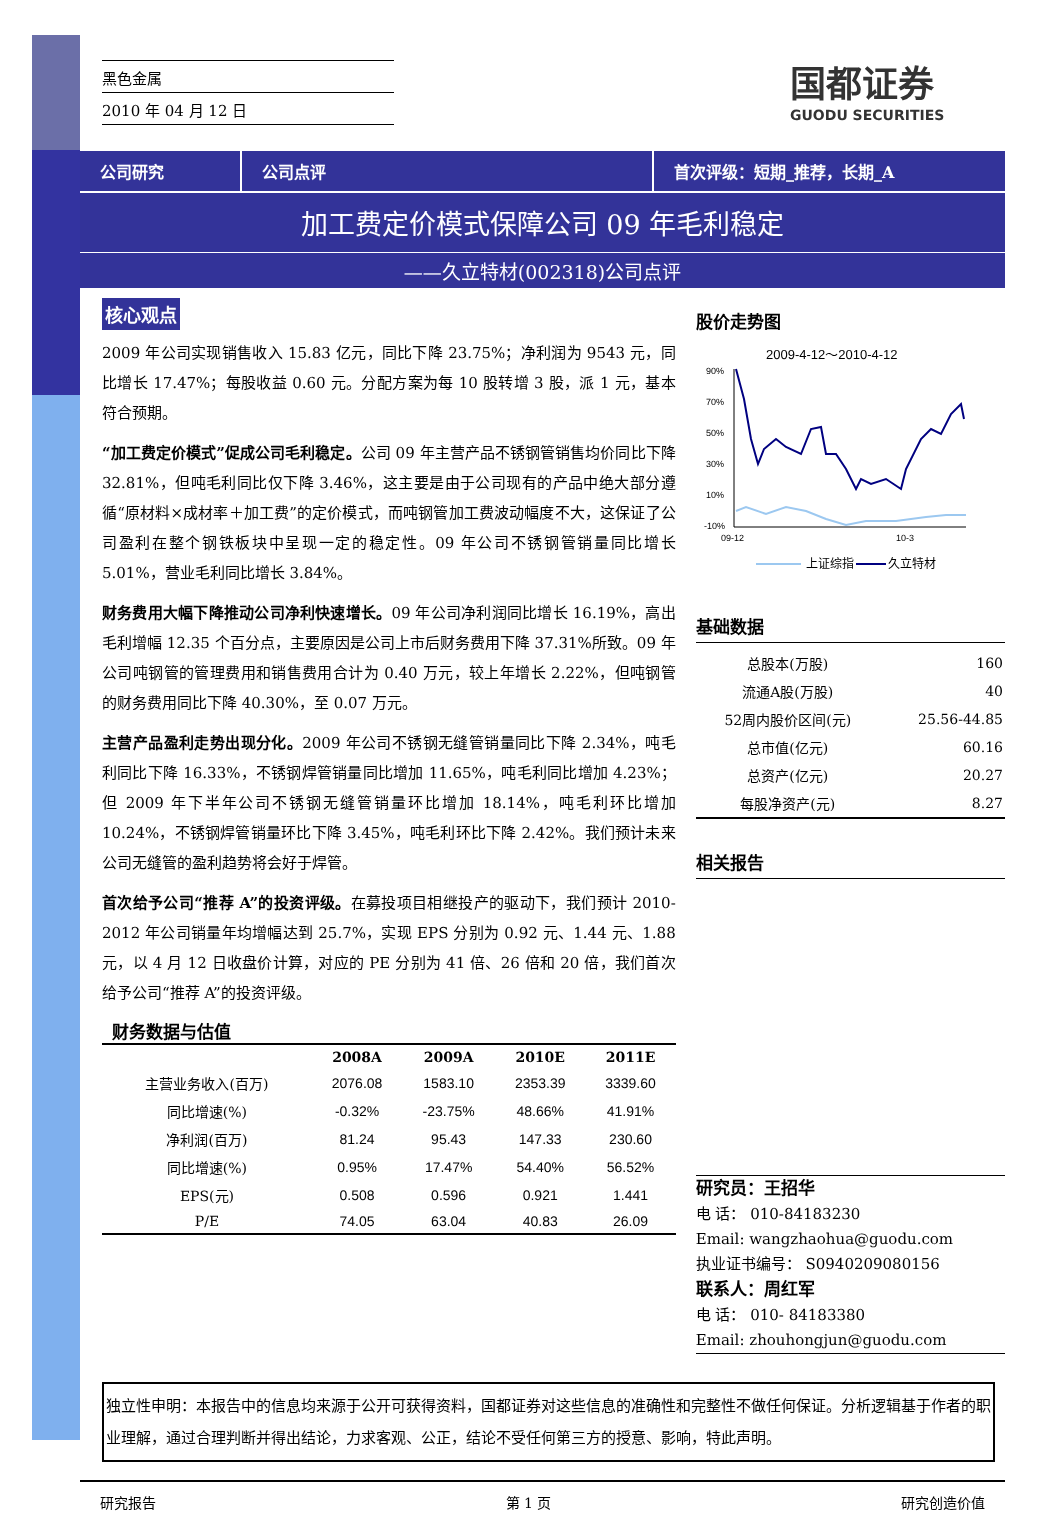黑色金属
2010 年 04 月 12 日
国都证券
GUODU SECURITIES
公司研究 公司点评 首次评级：短期_推荐，长期_A
加工费定价模式保障公司 09 年毛利稳定
——久立特材(002318)公司点评
核心观点
2009 年公司实现销售收入 15.83 亿元，同比下降 23.75%；净利润为 9543 元，同比增长 17.47%；每股收益 0.60 元。分配方案为每 10 股转增 3 股，派 1 元，基本符合预期。
“加工费定价模式”促成公司毛利稳定。公司 09 年主营产品不锈钢管销售均价同比下降 32.81%，但吨毛利同比仅下降 3.46%，这主要是由于公司现有的产品中绝大部分遵循“原材料×成材率＋加工费”的定价模式，而吨钢管加工费波动幅度不大，这保证了公司盈利在整个钢铁板块中呈现一定的稳定性。09 年公司不锈钢管销量同比增长 5.01%，营业毛利同比增长 3.84%。
财务费用大幅下降推动公司净利快速增长。09 年公司净利润同比增长 16.19%，高出毛利增幅 12.35 个百分点，主要原因是公司上市后财务费用下降 37.31%所致。09 年公司吨钢管的管理费用和销售费用合计为 0.40 万元，较上年增长 2.22%，但吨钢管的财务费用同比下降 40.30%，至 0.07 万元。
主营产品盈利走势出现分化。2009 年公司不锈钢无缝管销量同比下降 2.34%，吨毛利同比下降 16.33%，不锈钢焊管销量同比增加 11.65%，吨毛利同比增加 4.23%；但 2009 年下半年公司不锈钢无缝管销量环比增加 18.14%，吨毛利环比增加 10.24%，不锈钢焊管销量环比下降 3.45%，吨毛利环比下降 2.42%。我们预计未来公司无缝管的盈利趋势将会好于焊管。
首次给予公司“推荐 A”的投资评级。在募投项目相继投产的驱动下，我们预计 2010-2012 年公司销量年均增幅达到 25.7%，实现 EPS 分别为 0.92 元、1.44 元、1.88 元，以 4 月 12 日收盘价计算，对应的 PE 分别为 41 倍、26 倍和 20 倍，我们首次给予公司“推荐 A”的投资评级。
财务数据与估值
| | 2008A | 2009A | 2010E | 2011E |
| --- | --- | --- | --- | --- |
| 主营业务收入(百万) | 2076.08 | 1583.10 | 2353.39 | 3339.60 |
| 同比增速(%) | -0.32% | -23.75% | 48.66% | 41.91% |
| 净利润(百万) | 81.24 | 95.43 | 147.33 | 230.60 |
| 同比增速(%) | 0.95% | 17.47% | 54.40% | 56.52% |
| EPS(元) | 0.508 | 0.596 | 0.921 | 1.441 |
| P/E | 74.05 | 63.04 | 40.83 | 26.09 |
股价走势图
2009-4-12～2010-4-12
90%
70%
50%
30%
10%
-10%
09-12
10-3
上证综指
久立特材
基础数据
| 总股本(万股) | 160 |
| 流通A股(万股) | 40 |
| 52周内股价区间(元) | 25.56-44.85 |
| 总市值(亿元) | 60.16 |
| 总资产(亿元) | 20.27 |
| 每股净资产(元) | 8.27 |
相关报告
研究员：王招华
电 话： 010-84183230
Email: wangzhaohua@guodu.com
执业证书编号： S0940209080156
联系人：周红军
电 话： 010- 84183380
Email: zhouhongjun@guodu.com
独立性申明：本报告中的信息均来源于公开可获得资料，国都证券对这些信息的准确性和完整性不做任何保证。分析逻辑基于作者的职业理解，通过合理判断并得出结论，力求客观、公正，结论不受任何第三方的授意、影响，特此声明。
研究报告 第 1 页 研究创造价值